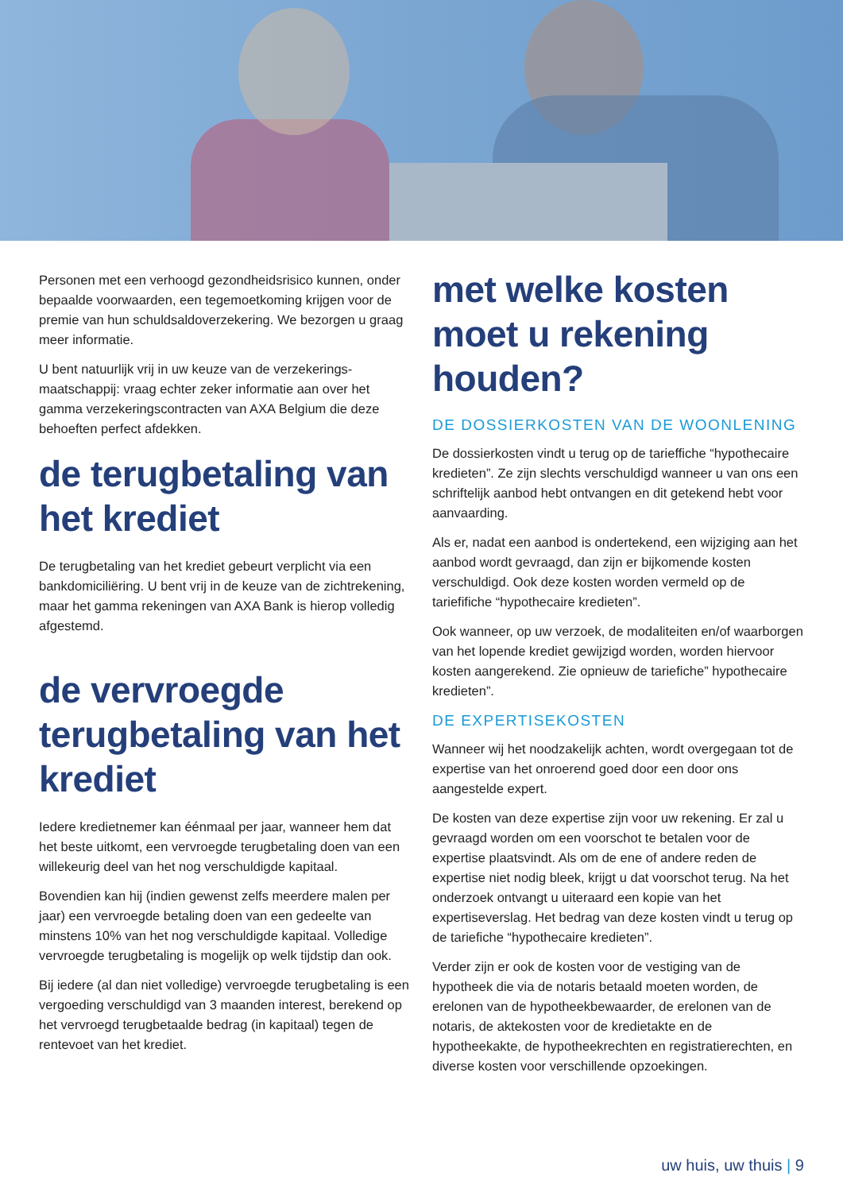Personen met een verhoogd gezondheidsrisico kunnen, onder bepaalde voorwaarden, een tegemoetkoming krijgen voor de premie van hun schuldsaldoverzekering. We bezorgen u graag meer informatie.
U bent natuurlijk vrij in uw keuze van de verzekerings-maatschappij: vraag echter zeker informatie aan over het gamma verzekeringscontracten van AXA Belgium die deze behoeften perfect afdekken.
de terugbetaling van het krediet
De terugbetaling van het krediet gebeurt verplicht via een bankdomiciliëring. U bent vrij in de keuze van de zichtrekening, maar het gamma rekeningen van AXA Bank is hierop volledig afgestemd.
de vervroegde terugbetaling van het krediet
Iedere kredietnemer kan éénmaal per jaar, wanneer hem dat het beste uitkomt, een vervroegde terugbetaling doen van een willekeurig deel van het nog verschuldigde kapitaal.
Bovendien kan hij (indien gewenst zelfs meerdere malen per jaar) een vervroegde betaling doen van een gedeelte van minstens 10% van het nog verschuldigde kapitaal. Volledige vervroegde terugbetaling is mogelijk op welk tijdstip dan ook.
Bij iedere (al dan niet volledige) vervroegde terugbetaling is een vergoeding verschuldigd van 3 maanden interest, berekend op het vervroegd terugbetaalde bedrag (in kapitaal) tegen de rentevoet van het krediet.
met welke kosten moet u rekening houden?
DE DOSSIERKOSTEN VAN DE WOONLENING
De dossierkosten vindt u terug op de tarieffiche “hypothecaire kredieten”. Ze zijn slechts verschuldigd wanneer u van ons een schriftelijk aanbod hebt ontvangen en dit getekend hebt voor aanvaarding.
Als er, nadat een aanbod is ondertekend, een wijziging aan het aanbod wordt gevraagd, dan zijn er bijkomende kosten verschuldigd. Ook deze kosten worden vermeld op de tariefifiche “hypothecaire kredieten”.
Ook wanneer, op uw verzoek, de modaliteiten en/of waarborgen van het lopende krediet gewijzigd worden, worden hiervoor kosten aangerekend. Zie opnieuw de tariefiche” hypothecaire kredieten”.
DE EXPERTISEKOSTEN
Wanneer wij het noodzakelijk achten, wordt overgegaan tot de expertise van het onroerend goed door een door ons aangestelde expert.
De kosten van deze expertise zijn voor uw rekening. Er zal u gevraagd worden om een voorschot te betalen voor de expertise plaatsvindt. Als om de ene of andere reden de expertise niet nodig bleek, krijgt u dat voorschot terug. Na het onderzoek ontvangt u uiteraard een kopie van het expertiseverslag. Het bedrag van deze kosten vindt u terug op de tariefiche “hypothecaire kredieten”.
Verder zijn er ook de kosten voor de vestiging van de hypotheek die via de notaris betaald moeten worden, de erelonen van de hypotheekbewaarder, de erelonen van de notaris, de aktekosten voor de kredietakte en de hypotheekakte, de hypotheekrechten en registratierechten, en diverse kosten voor verschillende opzoekingen.
uw huis, uw thuis | 9